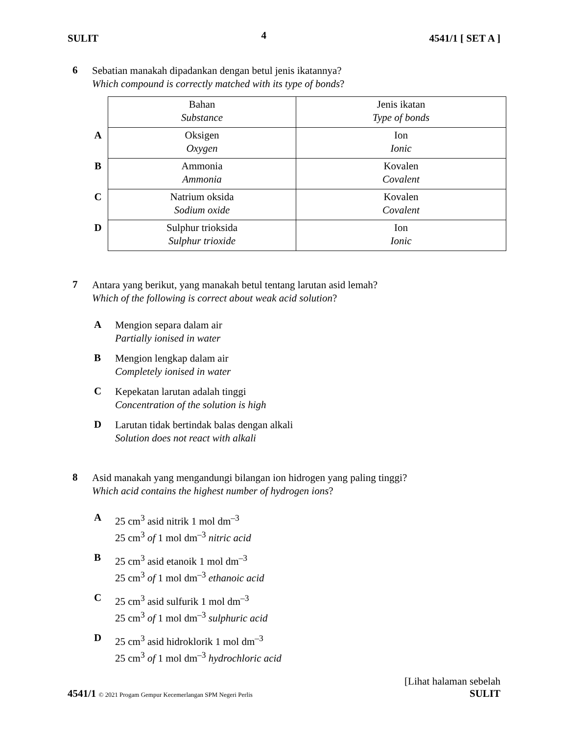SULIT 4 4541/1 [ SET A ]
6
Sebatian manakah dipadankan dengan betul jenis ikatannya?
Which compound is correctly matched with its type of bonds?
| | Bahan Substance | Jenis ikatan Type of bonds |
| A | Oksigen Oxygen | Ion Ionic |
| B | Ammonia Ammonia | Kovalen Covalent |
| C | Natrium oksida Sodium oxide | Kovalen Covalent |
| D | Sulphur trioksida Sulphur trioxide | Ion Ionic |
7
Antara yang berikut, yang manakah betul tentang larutan asid lemah?
Which of the following is correct about weak acid solution?
A
Mengion separa dalam air
Partially ionised in water
B
Mengion lengkap dalam air
Completely ionised in water
C
Kepekatan larutan adalah tinggi
Concentration of the solution is high
D
Larutan tidak bertindak balas dengan alkali
Solution does not react with alkali
8
Asid manakah yang mengandungi bilangan ion hidrogen yang paling tinggi?
Which acid contains the highest number of hydrogen ions?
A
25 cm<sup>3</sup> asid nitrik 1 mol dm<sup>–3</sup>
25 cm<sup>3</sup> of 1 mol dm<sup>–3</sup> nitric acid
B
25 cm<sup>3</sup> asid etanoik 1 mol dm<sup>–3</sup>
25 cm<sup>3</sup> of 1 mol dm<sup>–3</sup> ethanoic acid
C
25 cm<sup>3</sup> asid sulfurik 1 mol dm<sup>–3</sup>
25 cm<sup>3</sup> of 1 mol dm<sup>–3</sup> sulphuric acid
D
25 cm<sup>3</sup> asid hidroklorik 1 mol dm<sup>–3</sup>
25 cm<sup>3</sup> of 1 mol dm<sup>–3</sup> hydrochloric acid
4541/1 © 2021 Progam Gempur Kecemerlangan SPM Negeri Perlis
[Lihat halaman sebelah
SULIT